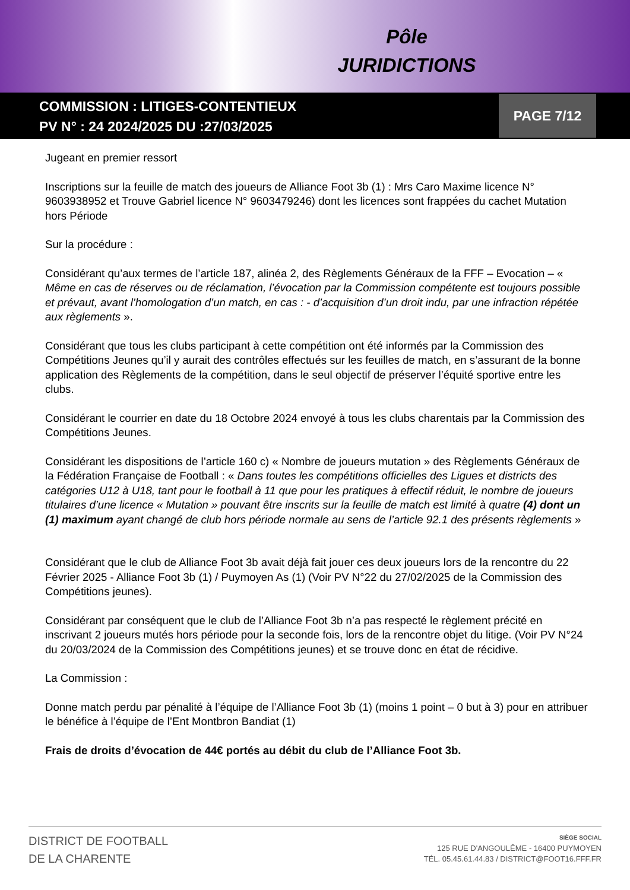Pôle
JURIDICTIONS
COMMISSION : LITIGES-CONTENTIEUX
PV N° : 24 2024/2025 DU :27/03/2025
PAGE 7/12
Jugeant en premier ressort
Inscriptions sur la feuille de match des joueurs de Alliance Foot 3b (1) : Mrs Caro Maxime licence N° 9603938952 et Trouve Gabriel licence N° 9603479246) dont les licences sont frappées du cachet Mutation hors Période
Sur la procédure :
Considérant qu’aux termes de l’article 187, alinéa 2, des Règlements Généraux de la FFF – Evocation – « Même en cas de réserves ou de réclamation, l’évocation par la Commission compétente est toujours possible et prévaut, avant l’homologation d’un match, en cas : - d’acquisition d’un droit indu, par une infraction répétée aux règlements ».
Considérant que tous les clubs participant à cette compétition ont été informés par la Commission des Compétitions Jeunes qu’il y aurait des contrôles effectués sur les feuilles de match, en s’assurant de la bonne application des Règlements de la compétition, dans le seul objectif de préserver l’équité sportive entre les clubs.
Considérant le courrier en date du 18 Octobre 2024 envoyé à tous les clubs charentais par la Commission des Compétitions Jeunes.
Considérant les dispositions de l’article 160 c) « Nombre de joueurs mutation » des Règlements Généraux de la Fédération Française de Football : « Dans toutes les compétitions officielles des Ligues et districts des catégories U12 à U18, tant pour le football à 11 que pour les pratiques à effectif réduit, le nombre de joueurs titulaires d’une licence « Mutation » pouvant être inscrits sur la feuille de match est limité à quatre (4) dont un (1) maximum ayant changé de club hors période normale au sens de l’article 92.1 des présents règlements »
Considérant que le club de Alliance Foot 3b avait déjà fait jouer ces deux joueurs lors de la rencontre du 22 Février 2025 - Alliance Foot 3b (1) / Puymoyen As (1) (Voir PV N°22 du 27/02/2025 de la Commission des Compétitions jeunes).
Considérant par conséquent que le club de l’Alliance Foot 3b n’a pas respecté le règlement précité en inscrivant 2 joueurs mutés hors période pour la seconde fois, lors de la rencontre objet du litige. (Voir PV N°24 du 20/03/2024 de la Commission des Compétitions jeunes) et se trouve donc en état de récidive.
La Commission :
Donne match perdu par pénalité à l’équipe de l’Alliance Foot 3b (1) (moins 1 point – 0 but à 3) pour en attribuer le bénéfice à l’équipe de l’Ent Montbron Bandiat (1)
Frais de droits d’évocation de 44€ portés au débit du club de l’Alliance Foot 3b.
DISTRICT DE FOOTBALL
DE LA CHARENTE
SIÈGE SOCIAL
125 RUE D'ANGOULÊME - 16400 PUYMOYEN
TÉL. 05.45.61.44.83 / DISTRICT@FOOT16.FFF.FR